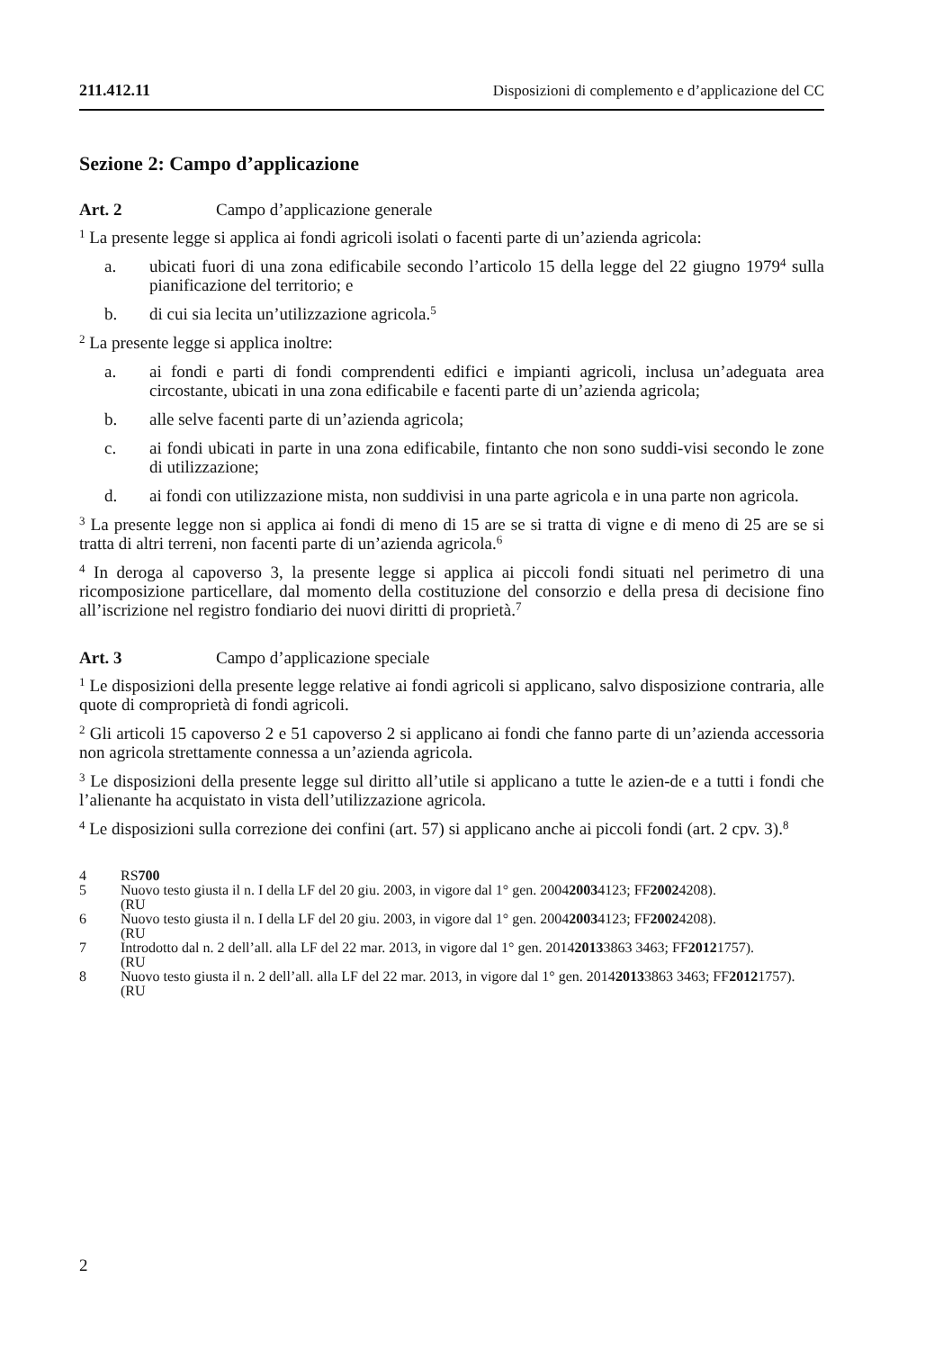211.412.11 Disposizioni di complemento e d’applicazione del CC
Sezione 2: Campo d’applicazione
Art. 2 Campo d’applicazione generale
<sup>1</sup> La presente legge si applica ai fondi agricoli isolati o facenti parte di un’azienda agricola:
a. ubicati fuori di una zona edificabile secondo l’articolo 15 della legge del 22 giugno 1979<sup>4</sup> sulla pianificazione del territorio; e
b. di cui sia lecita un’utilizzazione agricola.<sup>5</sup>
<sup>2</sup> La presente legge si applica inoltre:
a. ai fondi e parti di fondi comprendenti edifici e impianti agricoli, inclusa un’adeguata area circostante, ubicati in una zona edificabile e facenti parte di un’azienda agricola;
b. alle selve facenti parte di un’azienda agricola;
c. ai fondi ubicati in parte in una zona edificabile, fintanto che non sono suddi-visi secondo le zone di utilizzazione;
d. ai fondi con utilizzazione mista, non suddivisi in una parte agricola e in una parte non agricola.
<sup>3</sup> La presente legge non si applica ai fondi di meno di 15 are se si tratta di vigne e di meno di 25 are se si tratta di altri terreni, non facenti parte di un’azienda agricola.<sup>6</sup>
<sup>4</sup> In deroga al capoverso 3, la presente legge si applica ai piccoli fondi situati nel perimetro di una ricomposizione particellare, dal momento della costituzione del consorzio e della presa di decisione fino all’iscrizione nel registro fondiario dei nuovi diritti di proprietà.<sup>7</sup>
Art. 3 Campo d’applicazione speciale
<sup>1</sup> Le disposizioni della presente legge relative ai fondi agricoli si applicano, salvo disposizione contraria, alle quote di comproprietà di fondi agricoli.
<sup>2</sup> Gli articoli 15 capoverso 2 e 51 capoverso 2 si applicano ai fondi che fanno parte di un’azienda accessoria non agricola strettamente connessa a un’azienda agricola.
<sup>3</sup> Le disposizioni della presente legge sul diritto all’utile si applicano a tutte le azien-de e a tutti i fondi che l’alienante ha acquistato in vista dell’utilizzazione agricola.
<sup>4</sup> Le disposizioni sulla correzione dei confini (art. 57) si applicano anche ai piccoli fondi (art. 2 cpv. 3).<sup>8</sup>
4 RS 700
5 Nuovo testo giusta il n. I della LF del 20 giu. 2003, in vigore dal 1° gen. 2004
(RU 2003 4123; FF 2002 4208).
6 Nuovo testo giusta il n. I della LF del 20 giu. 2003, in vigore dal 1° gen. 2004
(RU 2003 4123; FF 2002 4208).
7 Introdotto dal n. 2 dell’all. alla LF del 22 mar. 2013, in vigore dal 1° gen. 2014
(RU 2013 3863 3463; FF 2012 1757).
8 Nuovo testo giusta il n. 2 dell’all. alla LF del 22 mar. 2013, in vigore dal 1° gen. 2014
(RU 2013 3863 3463; FF 2012 1757).
2